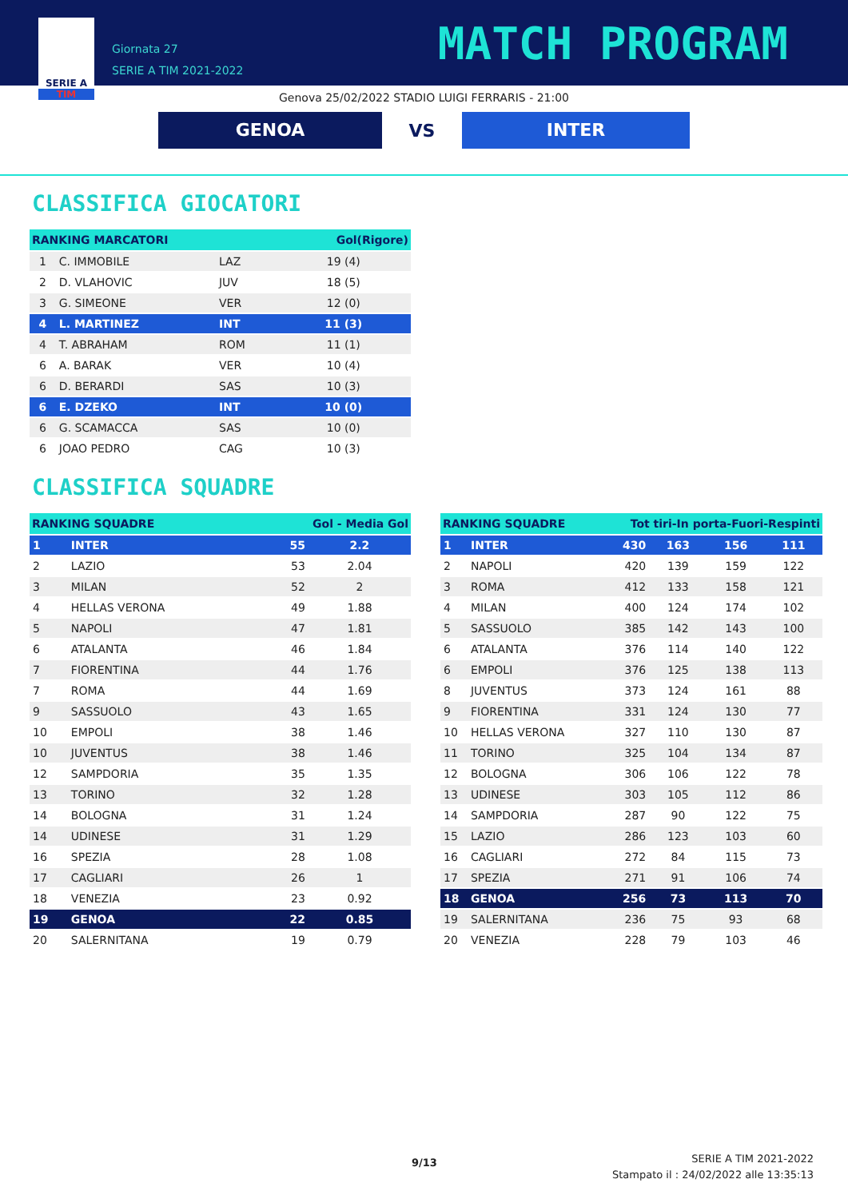SERIE A
TIM
Giornata 27
SERIE A TIM 2021-2022
MATCH PROGRAM
Genova 25/02/2022 STADIO LUIGI FERRARIS - 21:00
GENOA
VS
INTER
CLASSIFICA GIOCATORI
| RANKING MARCATORI | | | Gol(Rigore) |
| --- | --- | --- | --- |
| 1 | C. IMMOBILE | LAZ | 19 (4) |
| 2 | D. VLAHOVIC | JUV | 18 (5) |
| 3 | G. SIMEONE | VER | 12 (0) |
| 4 | L. MARTINEZ | INT | 11 (3) |
| 4 | T. ABRAHAM | ROM | 11 (1) |
| 6 | A. BARAK | VER | 10 (4) |
| 6 | D. BERARDI | SAS | 10 (3) |
| 6 | E. DZEKO | INT | 10 (0) |
| 6 | G. SCAMACCA | SAS | 10 (0) |
| 6 | JOAO PEDRO | CAG | 10 (3) |
CLASSIFICA SQUADRE
| RANKING SQUADRE | | Gol - Media Gol | |
| --- | --- | --- | --- |
| 1 | INTER | 55 | 2.2 |
| 2 | LAZIO | 53 | 2.04 |
| 3 | MILAN | 52 | 2 |
| 4 | HELLAS VERONA | 49 | 1.88 |
| 5 | NAPOLI | 47 | 1.81 |
| 6 | ATALANTA | 46 | 1.84 |
| 7 | FIORENTINA | 44 | 1.76 |
| 7 | ROMA | 44 | 1.69 |
| 9 | SASSUOLO | 43 | 1.65 |
| 10 | EMPOLI | 38 | 1.46 |
| 10 | JUVENTUS | 38 | 1.46 |
| 12 | SAMPDORIA | 35 | 1.35 |
| 13 | TORINO | 32 | 1.28 |
| 14 | BOLOGNA | 31 | 1.24 |
| 14 | UDINESE | 31 | 1.29 |
| 16 | SPEZIA | 28 | 1.08 |
| 17 | CAGLIARI | 26 | 1 |
| 18 | VENEZIA | 23 | 0.92 |
| 19 | GENOA | 22 | 0.85 |
| 20 | SALERNITANA | 19 | 0.79 |
| RANKING SQUADRE | | Tot tiri-In porta-Fuori-Respinti | | | |
| --- | --- | --- | --- | --- | --- |
| 1 | INTER | 430 | 163 | 156 | 111 |
| 2 | NAPOLI | 420 | 139 | 159 | 122 |
| 3 | ROMA | 412 | 133 | 158 | 121 |
| 4 | MILAN | 400 | 124 | 174 | 102 |
| 5 | SASSUOLO | 385 | 142 | 143 | 100 |
| 6 | ATALANTA | 376 | 114 | 140 | 122 |
| 6 | EMPOLI | 376 | 125 | 138 | 113 |
| 8 | JUVENTUS | 373 | 124 | 161 | 88 |
| 9 | FIORENTINA | 331 | 124 | 130 | 77 |
| 10 | HELLAS VERONA | 327 | 110 | 130 | 87 |
| 11 | TORINO | 325 | 104 | 134 | 87 |
| 12 | BOLOGNA | 306 | 106 | 122 | 78 |
| 13 | UDINESE | 303 | 105 | 112 | 86 |
| 14 | SAMPDORIA | 287 | 90 | 122 | 75 |
| 15 | LAZIO | 286 | 123 | 103 | 60 |
| 16 | CAGLIARI | 272 | 84 | 115 | 73 |
| 17 | SPEZIA | 271 | 91 | 106 | 74 |
| 18 | GENOA | 256 | 73 | 113 | 70 |
| 19 | SALERNITANA | 236 | 75 | 93 | 68 |
| 20 | VENEZIA | 228 | 79 | 103 | 46 |
9/13
SERIE A TIM 2021-2022
Stampato il : 24/02/2022 alle 13:35:13